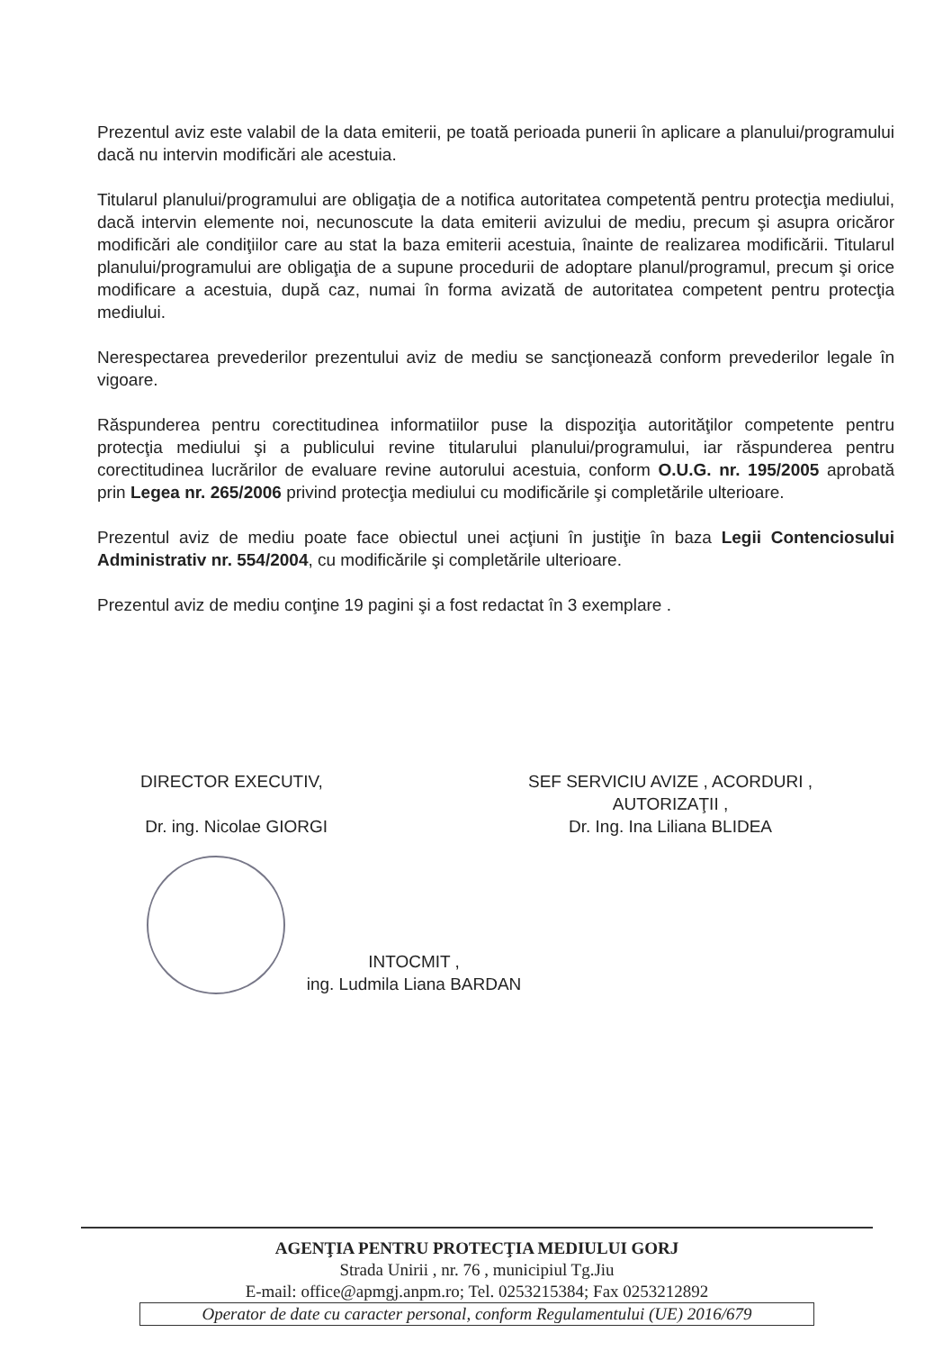Prezentul aviz este valabil de la data emiterii, pe toată perioada punerii în aplicare a planului/programului dacă nu intervin modificări ale acestuia.
Titularul planului/programului are obligaţia de a notifica autoritatea competentă pentru protecţia mediului, dacă intervin elemente noi, necunoscute la data emiterii avizului de mediu, precum şi asupra oricăror modificări ale condiţiilor care au stat la baza emiterii acestuia, înainte de realizarea modificării. Titularul planului/programului are obligaţia de a supune procedurii de adoptare planul/programul, precum şi orice modificare a acestuia, după caz, numai în forma avizată de autoritatea competent pentru protecţia mediului.
Nerespectarea prevederilor prezentului aviz de mediu se sancţionează conform prevederilor legale în vigoare.
Răspunderea pentru corectitudinea informatiilor puse la dispoziţia autorităţilor competente pentru protecţia mediului şi a publicului revine titularului planului/programului, iar răspunderea pentru corectitudinea lucrărilor de evaluare revine autorului acestuia, conform O.U.G. nr. 195/2005 aprobată prin Legea nr. 265/2006 privind protecţia mediului cu modificările şi completările ulterioare.
Prezentul aviz de mediu poate face obiectul unei acţiuni în justiţie în baza Legii Contenciosului Administrativ nr. 554/2004, cu modificările şi completările ulterioare.
Prezentul aviz de mediu conţine 19 pagini şi a fost redactat în 3 exemplare .
DIRECTOR EXECUTIV,
Dr. ing. Nicolae GIORGI
SEF SERVICIU AVIZE , ACORDURI ,
AUTORIZAŢII ,
Dr. Ing. Ina Liliana BLIDEA
INTOCMIT ,
ing. Ludmila Liana BARDAN
AGENŢIA PENTRU PROTECŢIA MEDIULUI GORJ
Strada Unirii , nr. 76 , municipiul Tg.Jiu
E-mail: office@apmgj.anpm.ro; Tel. 0253215384; Fax 0253212892
Operator de date cu caracter personal, conform Regulamentului (UE) 2016/679